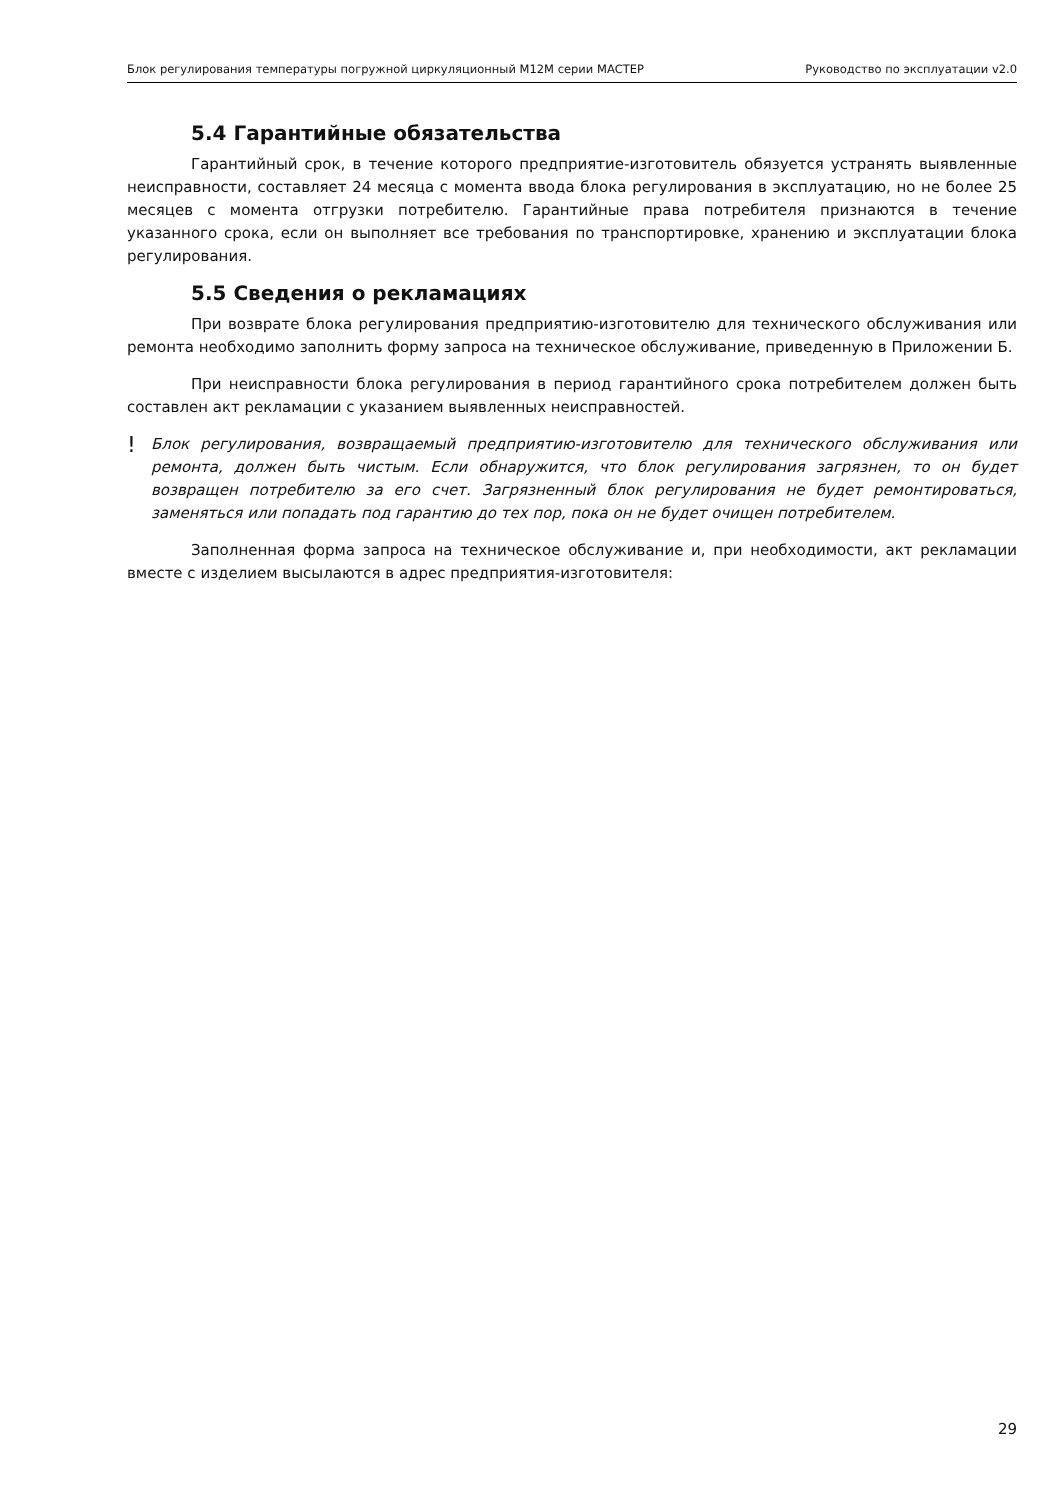Блок регулирования температуры погружной циркуляционный М12М серии МАСТЕР Руководство по эксплуатации v2.0
5.4 Гарантийные обязательства
Гарантийный срок, в течение которого предприятие-изготовитель обязуется устранять выявленные неисправности, составляет 24 месяца с момента ввода блока регулирования в эксплуатацию, но не более 25 месяцев с момента отгрузки потребителю. Гарантийные права потребителя признаются в течение указанного срока, если он выполняет все требования по транспортировке, хранению и эксплуатации блока регулирования.
5.5 Сведения о рекламациях
При возврате блока регулирования предприятию-изготовителю для технического обслуживания или ремонта необходимо заполнить форму запроса на техническое обслуживание, приведенную в Приложении Б.
При неисправности блока регулирования в период гарантийного срока потребителем должен быть составлен акт рекламации с указанием выявленных неисправностей.
! Блок регулирования, возвращаемый предприятию-изготовителю для технического обслуживания или ремонта, должен быть чистым. Если обнаружится, что блок регулирования загрязнен, то он будет возвращен потребителю за его счет. Загрязненный блок регулирования не будет ремонтироваться, заменяться или попадать под гарантию до тех пор, пока он не будет очищен потребителем.
Заполненная форма запроса на техническое обслуживание и, при необходимости, акт рекламации вместе с изделием высылаются в адрес предприятия-изготовителя:
29